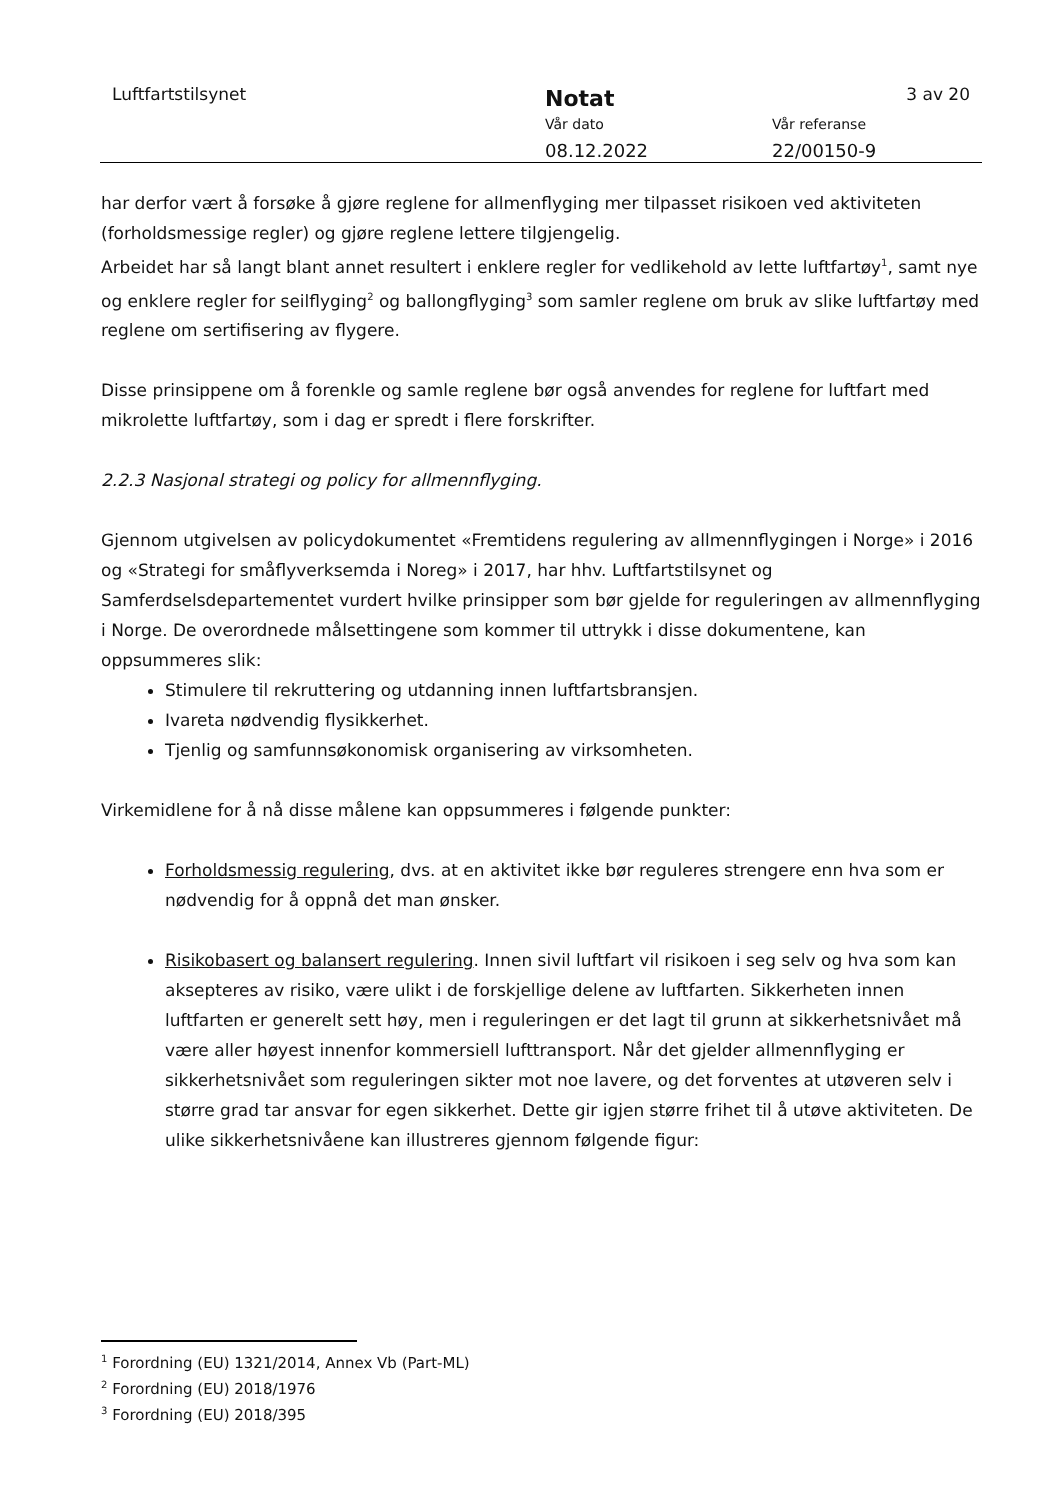Luftfartstilsynet Notat 3 av 20
Vår dato Vår referanse
08.12.2022 22/00150-9
har derfor vært å forsøke å gjøre reglene for allmenflyging mer tilpasset risikoen ved aktiviteten (forholdsmessige regler) og gjøre reglene lettere tilgjengelig.
Arbeidet har så langt blant annet resultert i enklere regler for vedlikehold av lette luftfartøy<sup>1</sup>, samt nye og enklere regler for seilflyging<sup>2</sup> og ballongflyging<sup>3</sup> som samler reglene om bruk av slike luftfartøy med reglene om sertifisering av flygere.
Disse prinsippene om å forenkle og samle reglene bør også anvendes for reglene for luftfart med mikrolette luftfartøy, som i dag er spredt i flere forskrifter.
2.2.3 Nasjonal strategi og policy for allmennflyging.
Gjennom utgivelsen av policydokumentet «Fremtidens regulering av allmennflygingen i Norge» i 2016 og «Strategi for småflyverksemda i Noreg» i 2017, har hhv. Luftfartstilsynet og Samferdselsdepartementet vurdert hvilke prinsipper som bør gjelde for reguleringen av allmennflyging i Norge. De overordnede målsettingene som kommer til uttrykk i disse dokumentene, kan oppsummeres slik:
Stimulere til rekruttering og utdanning innen luftfartsbransjen.
Ivareta nødvendig flysikkerhet.
Tjenlig og samfunnsøkonomisk organisering av virksomheten.
Virkemidlene for å nå disse målene kan oppsummeres i følgende punkter:
Forholdsmessig regulering, dvs. at en aktivitet ikke bør reguleres strengere enn hva som er nødvendig for å oppnå det man ønsker.
Risikobasert og balansert regulering. Innen sivil luftfart vil risikoen i seg selv og hva som kan aksepteres av risiko, være ulikt i de forskjellige delene av luftfarten. Sikkerheten innen luftfarten er generelt sett høy, men i reguleringen er det lagt til grunn at sikkerhetsnivået må være aller høyest innenfor kommersiell lufttransport. Når det gjelder allmennflyging er sikkerhetsnivået som reguleringen sikter mot noe lavere, og det forventes at utøveren selv i større grad tar ansvar for egen sikkerhet. Dette gir igjen større frihet til å utøve aktiviteten. De ulike sikkerhetsnivåene kan illustreres gjennom følgende figur:
<sup>1</sup> Forordning (EU) 1321/2014, Annex Vb (Part-ML)
<sup>2</sup> Forordning (EU) 2018/1976
<sup>3</sup> Forordning (EU) 2018/395